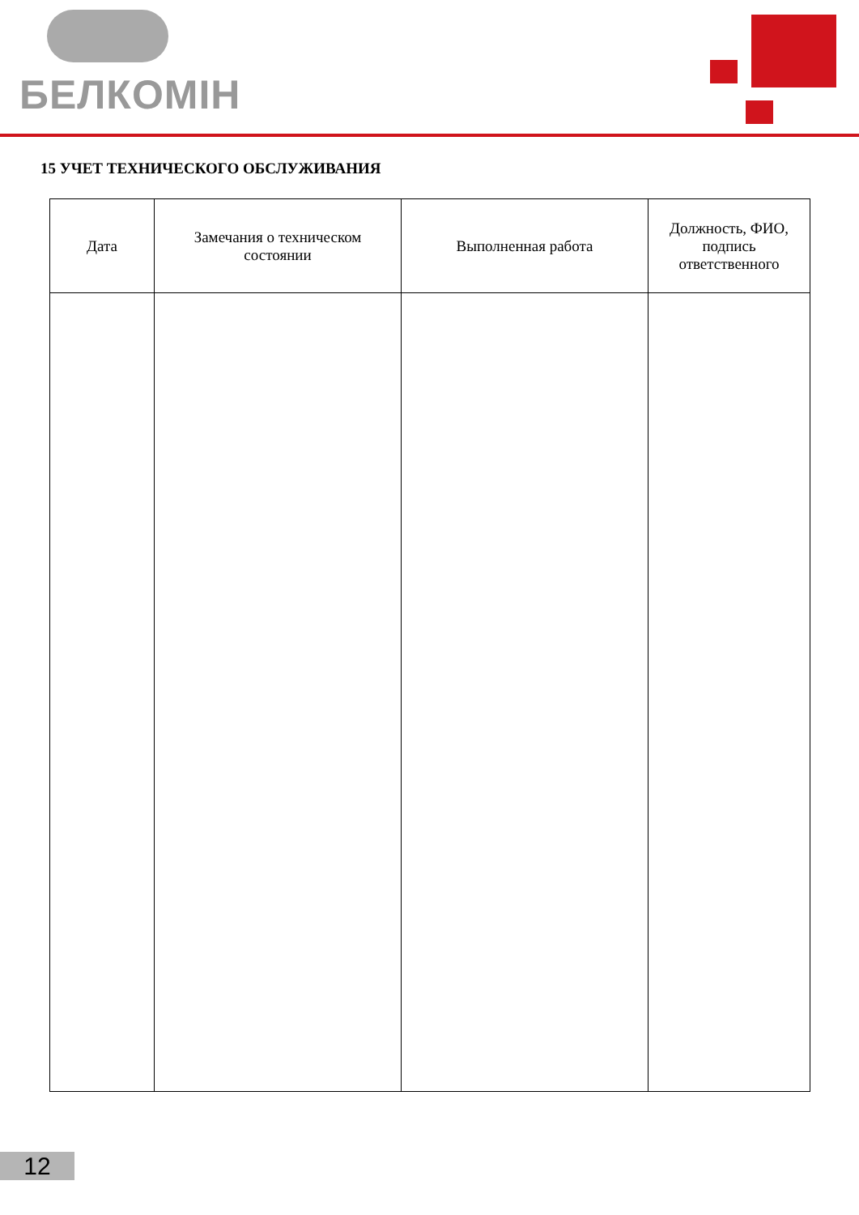БЕЛКОМІН
15 УЧЕТ ТЕХНИЧЕСКОГО ОБСЛУЖИВАНИЯ
| Дата | Замечания о техническом состоянии | Выполненная работа | Должность, ФИО, подпись ответственного |
| --- | --- | --- | --- |
12